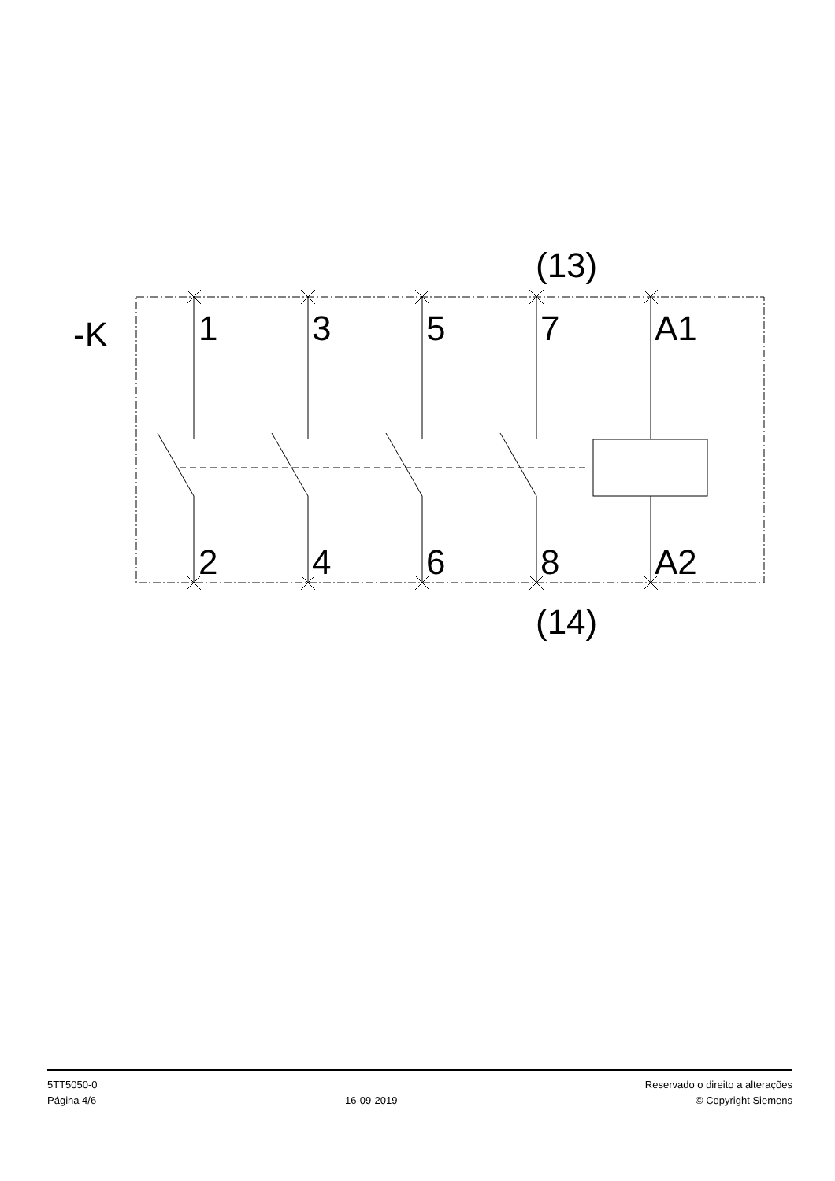(13)
-K
1
3
5
7
A1
2
4
6
8
A2
(14)
5TT5050-0
Página 4/6
16-09-2019
Reservado o direito a alterações
© Copyright Siemens